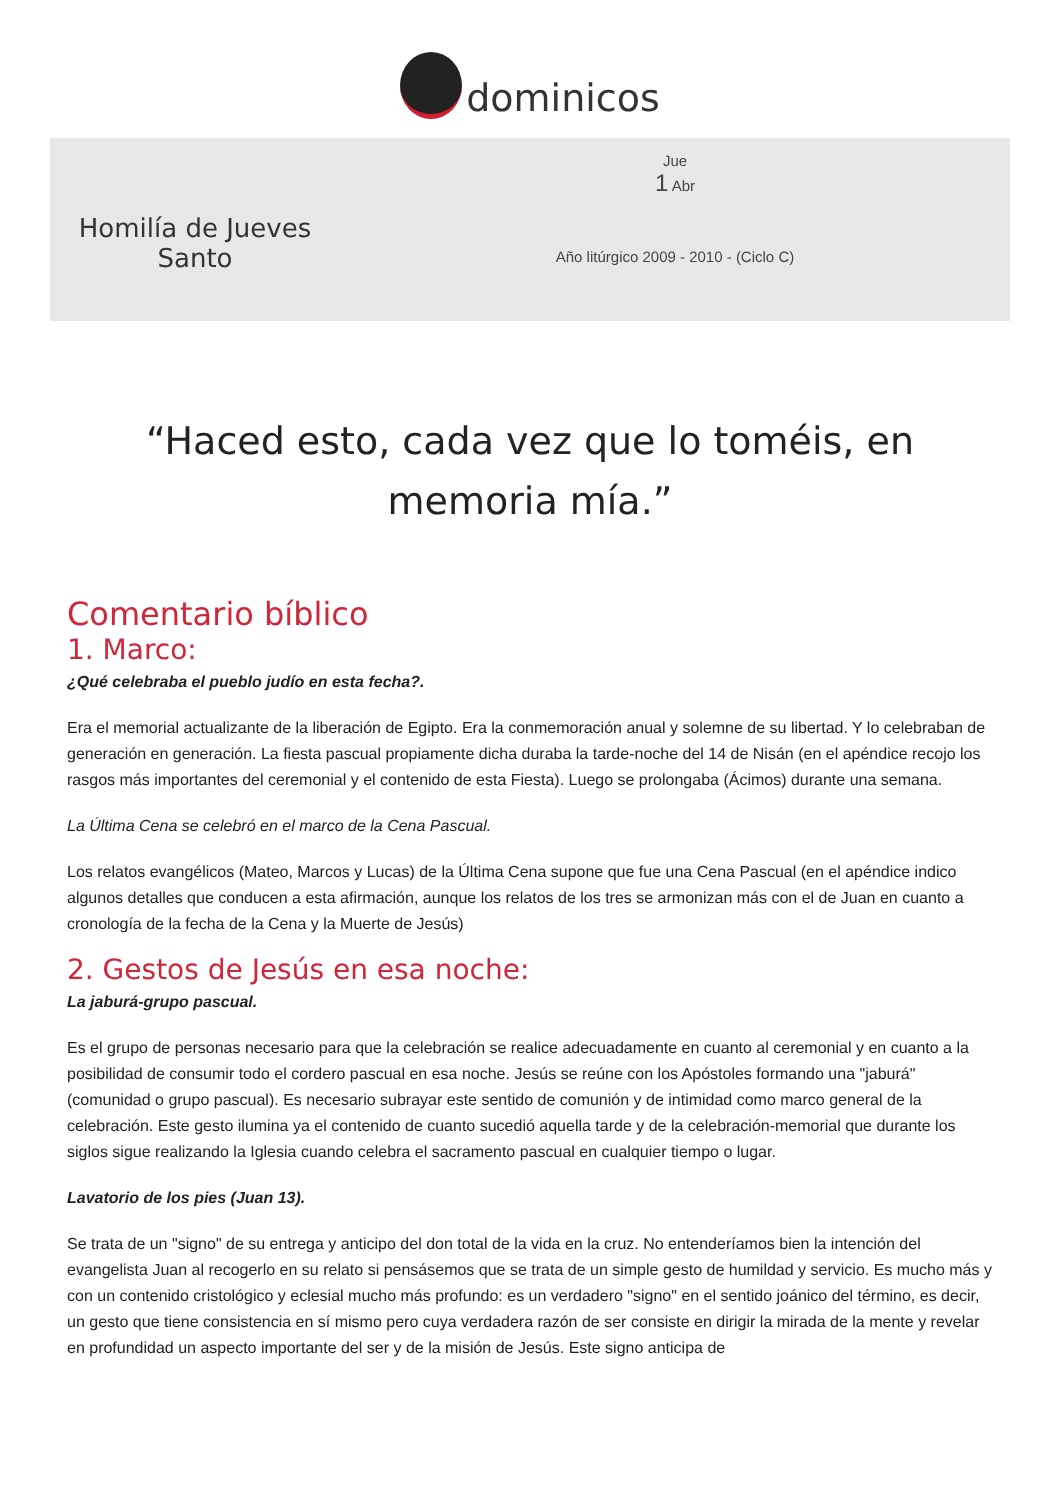dominicos
Homilía de Jueves Santo
Jue
1 Abr
Año litúrgico 2009 - 2010 - (Ciclo C)
“Haced esto, cada vez que lo toméis, en memoria mía.”
Comentario bíblico
1. Marco:
¿Qué celebraba el pueblo judío en esta fecha?.
Era el memorial actualizante de la liberación de Egipto. Era la conmemoración anual y solemne de su libertad. Y lo celebraban de generación en generación. La fiesta pascual propiamente dicha duraba la tarde-noche del 14 de Nisán (en el apéndice recojo los rasgos más importantes del ceremonial y el contenido de esta Fiesta). Luego se prolongaba (Ácimos) durante una semana.
La Última Cena se celebró en el marco de la Cena Pascual.
Los relatos evangélicos (Mateo, Marcos y Lucas) de la Última Cena supone que fue una Cena Pascual (en el apéndice indico algunos detalles que conducen a esta afirmación, aunque los relatos de los tres se armonizan más con el de Juan en cuanto a cronología de la fecha de la Cena y la Muerte de Jesús)
2. Gestos de Jesús en esa noche:
La jaburá-grupo pascual.
Es el grupo de personas necesario para que la celebración se realice adecuadamente en cuanto al ceremonial y en cuanto a la posibilidad de consumir todo el cordero pascual en esa noche. Jesús se reúne con los Apóstoles formando una "jaburá" (comunidad o grupo pascual). Es necesario subrayar este sentido de comunión y de intimidad como marco general de la celebración. Este gesto ilumina ya el contenido de cuanto sucedió aquella tarde y de la celebración-memorial que durante los siglos sigue realizando la Iglesia cuando celebra el sacramento pascual en cualquier tiempo o lugar.
Lavatorio de los pies (Juan 13).
Se trata de un "signo" de su entrega y anticipo del don total de la vida en la cruz. No entenderíamos bien la intención del evangelista Juan al recogerlo en su relato si pensásemos que se trata de un simple gesto de humildad y servicio. Es mucho más y con un contenido cristológico y eclesial mucho más profundo: es un verdadero "signo" en el sentido joánico del término, es decir, un gesto que tiene consistencia en sí mismo pero cuya verdadera razón de ser consiste en dirigir la mirada de la mente y revelar en profundidad un aspecto importante del ser y de la misión de Jesús. Este signo anticipa de